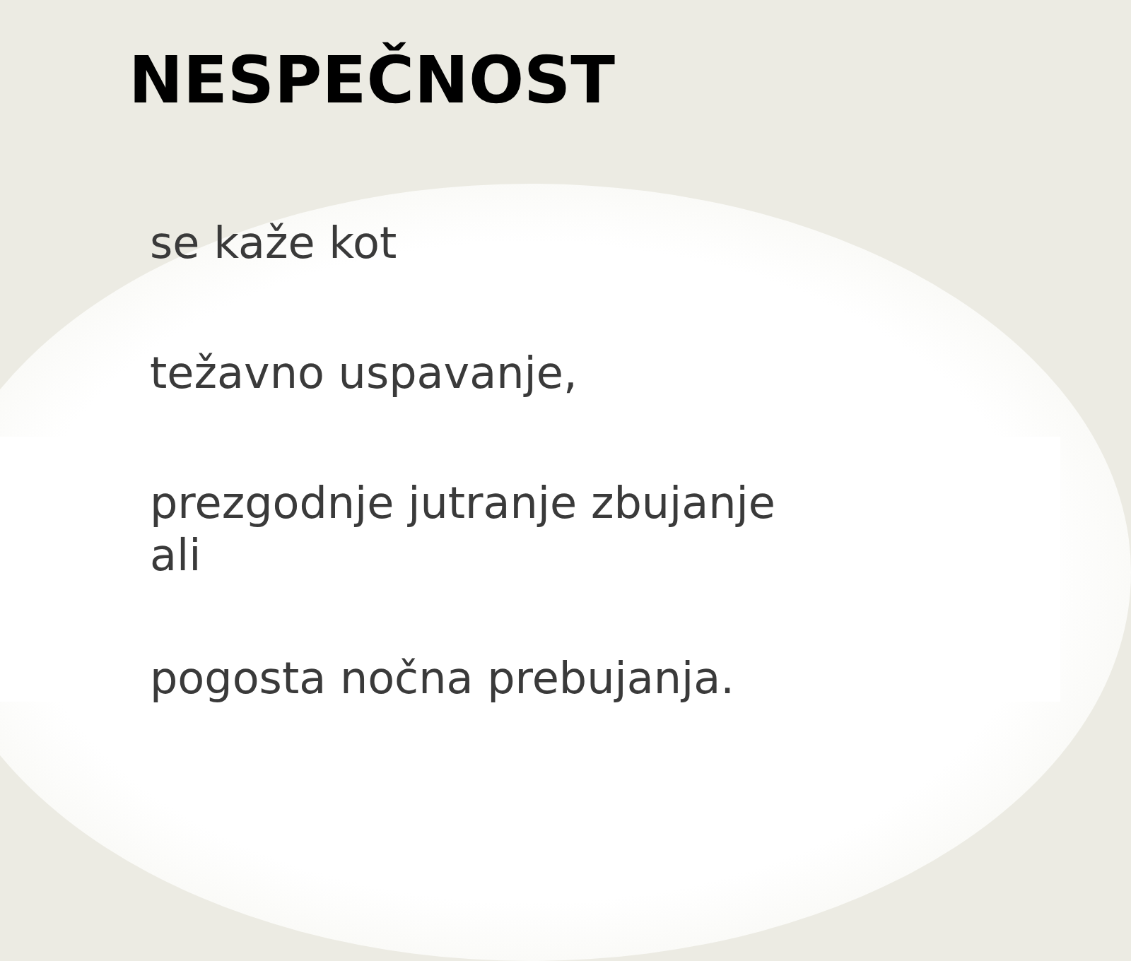NESPEČNOST
se kaže kot
težavno uspavanje,
prezgodnje jutranje zbujanje
ali
pogosta nočna prebujanja.